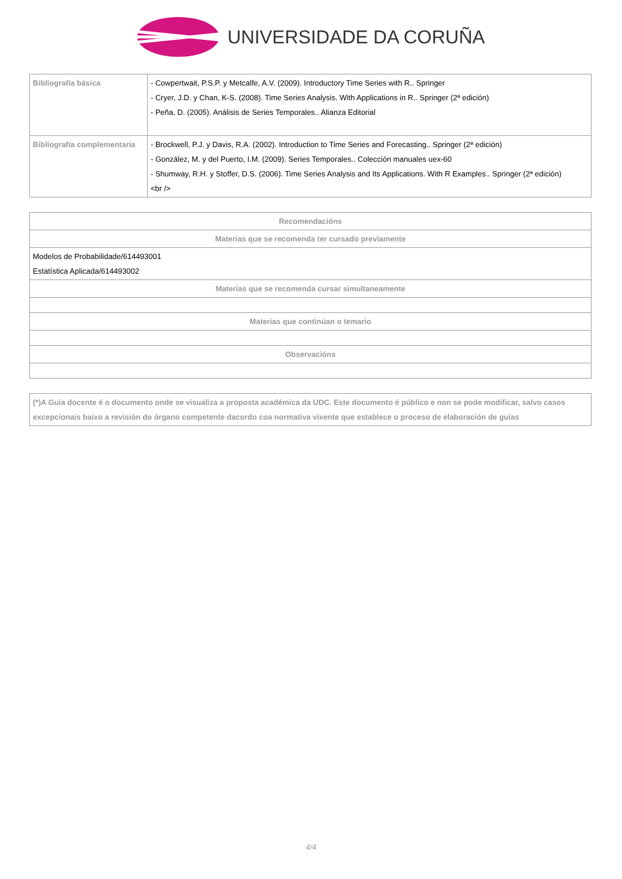UNIVERSIDADE DA CORUÑA
| Bibliografía básica | - Cowpertwait, P.S.P. y Metcalfe, A.V. (2009). Introductory Time Series with R.. Springer - Cryer, J.D. y Chan, K-S. (2008). Time Series Analysis. With Applications in R.. Springer (2ª edición) - Peña, D. (2005). Análisis de Series Temporales.. Alianza Editorial |
| Bibliografía complementaria | - Brockwell, P.J. y Davis, R.A. (2002). Introduction to Time Series and Forecasting.. Springer (2ª edición) - González, M. y del Puerto, I.M. (2009). Series Temporales.. Colección manuales uex-60 - Shumway, R.H. y Stoffer, D.S. (2006). Time Series Analysis and Its Applications. With R Examples.. Springer (2ª edición) <br /> |
| Recomendacións |
| --- |
| Materias que se recomenda ter cursado previamente |
| Modelos de Probabilidade/614493001 Estatística Aplicada/614493002 |
| Materias que se recomenda cursar simultaneamente |
| Materias que continúan o temario |
| Observacións |
| (*)A Guía docente é o documento onde se visualiza a proposta académica da UDC. Este documento é público e non se pode modificar, salvo casos excepcionais baixo a revisión do órgano competente dacordo coa normativa vixente que establece o proceso de elaboración de guías |
4/4